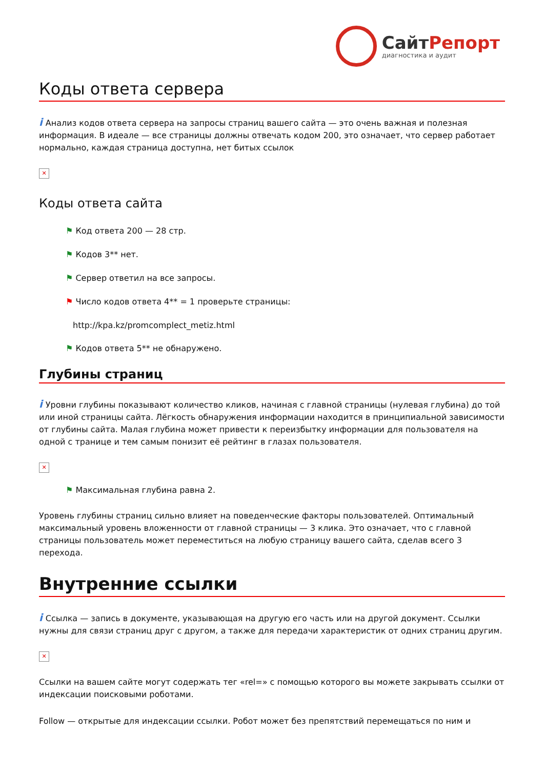СайтРепорт
диагностика и аудит
Коды ответа сервера
i Анализ кодов ответа сервера на запросы страниц вашего сайта — это очень важная и полезная информация. В идеале — все страницы должны отвечать кодом 200, это означает, что сервер работает нормально, каждая страница доступна, нет битых ссылок
✕
Коды ответа сайта
⚑ Код ответа 200 — 28 стр.
⚑ Кодов 3** нет.
⚑ Сервер ответил на все запросы.
⚑ Число кодов ответа 4** = 1 проверьте страницы:
http://kpa.kz/promcomplect_metiz.html
⚑ Кодов ответа 5** не обнаружено.
Глубины страниц
i Уровни глубины показывают количество кликов, начиная с главной страницы (нулевая глубина) до той или иной страницы сайта. Лёгкость обнаружения информации находится в принципиальной зависимости от глубины сайта. Малая глубина может привести к переизбытку информации для пользователя на одной с транице и тем самым понизит её рейтинг в глазах пользователя.
✕
⚑ Максимальная глубина равна 2.
Уровень глубины страниц сильно влияет на поведенческие факторы пользователей. Оптимальный максимальный уровень вложенности от главной страницы — 3 клика. Это означает, что с главной страницы пользователь может переместиться на любую страницу вашего сайта, сделав всего 3 перехода.
Внутренние ссылки
i Ссылка — запись в документе, указывающая на другую его часть или на другой документ. Ссылки нужны для связи страниц друг с другом, а также для передачи характеристик от одних страниц другим.
✕
Ссылки на вашем сайте могут содержать тег «rel=» с помощью которого вы можете закрывать ссылки от индексации поисковыми роботами.
Follow — открытые для индексации ссылки. Робот может без препятствий перемещаться по ним и